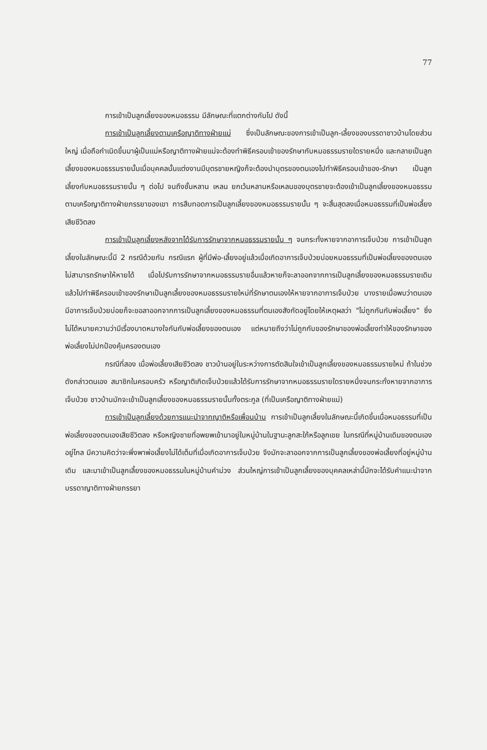77
การเข้าเป็นลูกเลี้ยงของหมอธรรม มีลักษณะที่แตกต่างกันไป ดังนี้
การเข้าเป็นลูกเลี้ยงตามเครือญาติทางฝ่ายแม่ ซึ่งเป็นลักษณะของการเข้าเป็นลูก-เลี้ยงของบรรดาชาวบ้านโดยส่วนใหญ่ เมื่อถือกำเนิดขึ้นมาผู้เป็นแม่หรือญาติทางฝ่ายแม่จะต้องทำพิธีครอบเข้าของรักษากับหมอธรรมรายใดรายหนึ่ง และกลายเป็นลูกเลี้ยงของหมอธรรมรายนั้นเมื่อบุคคลนั้นแต่งงานมีบุตรชายหญิงก็จะต้องนำบุตรของตนเองไปทำพิธีครอบเข้าของ-รักษา เป็นลูกเลี้ยงกับหมอธรรมรายนั้น ๆ ต่อไป จนถึงชั้นหลาน เหลน ยกเว้นหลานหรือเหลนของบุตรชายจะต้องเข้าเป็นลูกเลี้ยงของหมอธรรมตามเครือญาติทางฝ่ายภรรยาของเขา การสืบทอดการเป็นลูกเลี้ยงของหมอธรรมรายนั้น ๆ จะสิ้นสุดลงเมื่อหมอธรรมที่เป็นพ่อเลี้ยงเสียชีวิตลง
การเข้าเป็นลูกเลี้ยงหลังจากได้รับการรักษาจากหมอธรรมรายนั้น ๆ จนกระทั่งหายจากอาการเจ็บป่วย การเข้าเป็นลูกเลี้ยงในลักษณะนี้มี 2 กรณีด้วยกัน กรณีแรก ผู้ที่มีพ่อ-เลี้ยงอยู่แล้วเมื่อเกิดอาการเจ็บป่วยบ่อยหมอธรรมที่เป็นพ่อเลี้ยงของตนเองไม่สามารถรักษาให้หายได้ เมื่อไปรับการรักษาจากหมอธรรมรายอื่นแล้วหายก็จะลาออกจากการเป็นลูกเลี้ยงของหมอธรรมรายเดิม แล้วไปทำพิธีครอบเข้าของรักษาเป็นลูกเลี้ยงของหมอธรรมรายใหม่ที่รักษาตนเองให้หายจากอาการเจ็บป่วย บางรายเมื่อพบว่าตนเองมีอาการเจ็บป่วยบ่อยก็จะขอลาออกจากการเป็นลูกเลี้ยงของหมอธรรมที่ตนเองสังกัดอยู่โดยให้เหตุผลว่า "ไม่ถูกกันกับพ่อเลี้ยง" ซึ่งไม่ได้หมายความว่ามีเรื่องบาดหมางใจกันกับพ่อเลี้ยงของตนเอง แต่หมายถึงว่าไม่ถูกกับของรักษาของพ่อเลี้ยงทำให้ของรักษาของพ่อเลี้ยงไม่ปกป้องคุ้มครองตนเอง
กรณีที่สอง เมื่อพ่อเลี้ยงเสียชีวิตลง ชาวบ้านอยู่ในระหว่างการตัดสินใจเข้าเป็นลูกเลี้ยงของหมอธรรมรายใหม่ ถ้าในช่วงดังกล่าวตนเอง สมาชิกในครอบครัว หรือญาติเกิดเจ็บป่วยแล้วได้รับการรักษาจากหมอธรรมรายใดรายหนึ่งจนกระทั่งหายจากอาการเจ็บป่วย ชาวบ้านมักจะเข้าเป็นลูกเลี้ยงของหมอธรรมรายนั้นทั้งตระกูล (ที่เป็นเครือญาติทางฝ่ายแม่)
การเข้าเป็นลูกเลี้ยงด้วยการแนะนำจากญาติหรือเพื่อนบ้าน การเข้าเป็นลูกเลี้ยงในลักษณะนี้เกิดขึ้นเมื่อหมอธรรมที่เป็นพ่อเลี้ยงของตนเองเสียชีวิตลง หรือหญิงชายที่อพยพเข้ามาอยู่ในหมู่บ้านในฐานะลูกสะใภ้หรือลูกเขย ในกรณีที่หมู่บ้านเดิมของตนเองอยู่ไกล มีความคิดว่าจะพึ่งพาพ่อเลี้ยงไม่ได้เต็มที่เมื่อเกิดอาการเจ็บป่วย จึงมักจะลาออกจากการเป็นลูกเลี้ยงของพ่อเลี้ยงที่อยู่หมู่บ้านเดิม และมาเข้าเป็นลูกเลี้ยงของหมอธรรมในหมู่บ้านคำม่วง ส่วนใหญ่การเข้าเป็นลูกเลี้ยงของบุคคลเหล่านี้มักจะได้รับคำแนะนำจากบรรดาญาติทางฝ่ายภรรยา